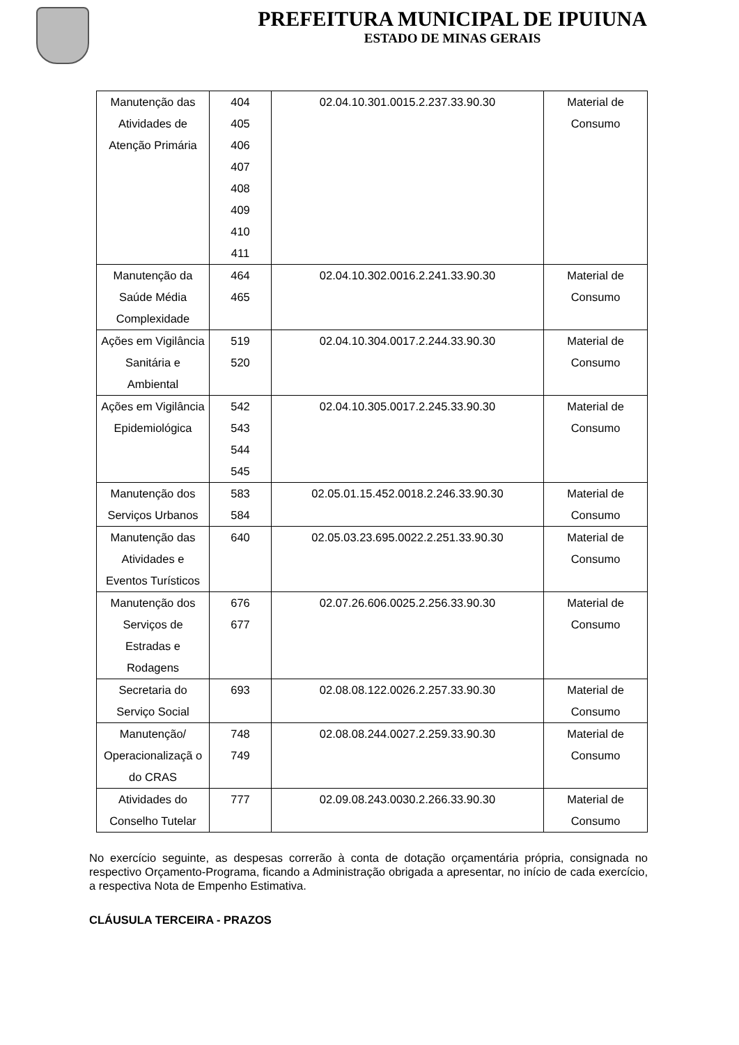PREFEITURA MUNICIPAL DE IPUIUNA
ESTADO DE MINAS GERAIS
| Manutenção das Atividades de Atenção Primária | 404 405 406 407 408 409 410 411 | 02.04.10.301.0015.2.237.33.90.30 | Material de Consumo |
| Manutenção da Saúde Média Complexidade | 464 465 | 02.04.10.302.0016.2.241.33.90.30 | Material de Consumo |
| Ações em Vigilância Sanitária e Ambiental | 519 520 | 02.04.10.304.0017.2.244.33.90.30 | Material de Consumo |
| Ações em Vigilância Epidemiológica | 542 543 544 545 | 02.04.10.305.0017.2.245.33.90.30 | Material de Consumo |
| Manutenção dos Serviços Urbanos | 583 584 | 02.05.01.15.452.0018.2.246.33.90.30 | Material de Consumo |
| Manutenção das Atividades e Eventos Turísticos | 640 | 02.05.03.23.695.0022.2.251.33.90.30 | Material de Consumo |
| Manutenção dos Serviços de Estradas e Rodagens | 676 677 | 02.07.26.606.0025.2.256.33.90.30 | Material de Consumo |
| Secretaria do Serviço Social | 693 | 02.08.08.122.0026.2.257.33.90.30 | Material de Consumo |
| Manutenção/ Operacionalizaçã o do CRAS | 748 749 | 02.08.08.244.0027.2.259.33.90.30 | Material de Consumo |
| Atividades do Conselho Tutelar | 777 | 02.09.08.243.0030.2.266.33.90.30 | Material de Consumo |
No exercício seguinte, as despesas correrão à conta de dotação orçamentária própria, consignada no respectivo Orçamento-Programa, ficando a Administração obrigada a apresentar, no início de cada exercício, a respectiva Nota de Empenho Estimativa.
CLÁUSULA TERCEIRA - PRAZOS